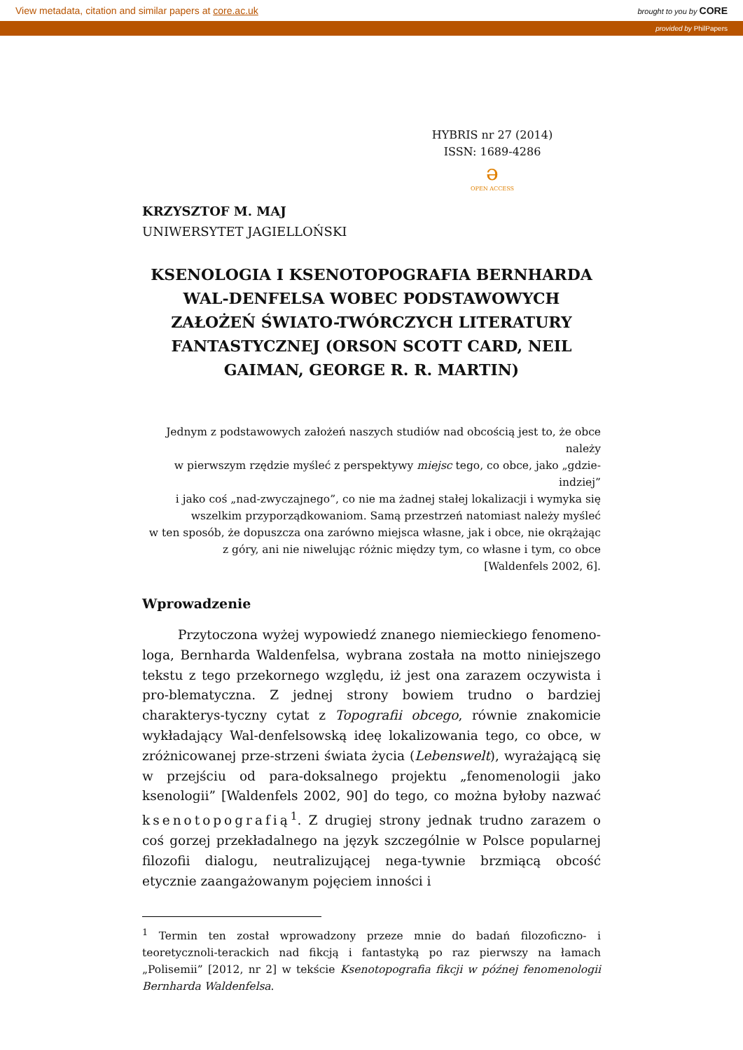View metadata, citation and similar papers at core.ac.uk brought to you by CORE
provided by PhilPapers
HYBRIS nr 27 (2014)
ISSN: 1689-4286
ә
OPEN ACCESS
KRZYSZTOF M. MAJ
UNIWERSYTET JAGIELLOŃSKI
KSENOLOGIA I KSENOTOPOGRAFIA BERNHARDA WAL-DENFELSA WOBEC PODSTAWOWYCH ZAŁOŻEŃ ŚWIATO-TWÓRCZYCH LITERATURY FANTASTYCZNEJ (ORSON SCOTT CARD, NEIL GAIMAN, GEORGE R. R. MARTIN)
Jednym z podstawowych założeń naszych studiów nad obcością jest to, że obce należy
w pierwszym rzędzie myśleć z perspektywy miejsc tego, co obce, jako „gdzie-indziej”
i jako coś „nad-zwyczajnego”, co nie ma żadnej stałej lokalizacji i wymyka się
wszelkim przyporządkowaniom. Samą przestrzeń natomiast należy myśleć
w ten sposób, że dopuszcza ona zarówno miejsca własne, jak i obce, nie okrążając
z góry, ani nie niwelując różnic między tym, co własne i tym, co obce
[Waldenfels 2002, 6].
Wprowadzenie
Przytoczona wyżej wypowiedź znanego niemieckiego fenomeno-loga, Bernharda Waldenfelsa, wybrana została na motto niniejszego tekstu z tego przekornego względu, iż jest ona zarazem oczywista i pro-blematyczna. Z jednej strony bowiem trudno o bardziej charakterys-tyczny cytat z Topografii obcego, równie znakomicie wykładający Wal-denfelsowską ideę lokalizowania tego, co obce, w zróżnicowanej prze-strzeni świata życia (Lebenswelt), wyrażającą się w przejściu od para-doksalnego projektu „fenomenologii jako ksenologii” [Waldenfels 2002, 90] do tego, co można byłoby nazwać ksenotopografią<sup>1</sup>. Z drugiej strony jednak trudno zarazem o coś gorzej przekładalnego na język szczególnie w Polsce popularnej filozofii dialogu, neutralizującej nega-tywnie brzmiącą obcość etycznie zaangażowanym pojęciem inności i
<sup>1</sup> Termin ten został wprowadzony przeze mnie do badań filozoficzno- i teoretycznoli-terackich nad fikcją i fantastyką po raz pierwszy na łamach „Polisemii” [2012, nr 2] w tekście Ksenotopografia fikcji w późnej fenomenologii Bernharda Waldenfelsa.